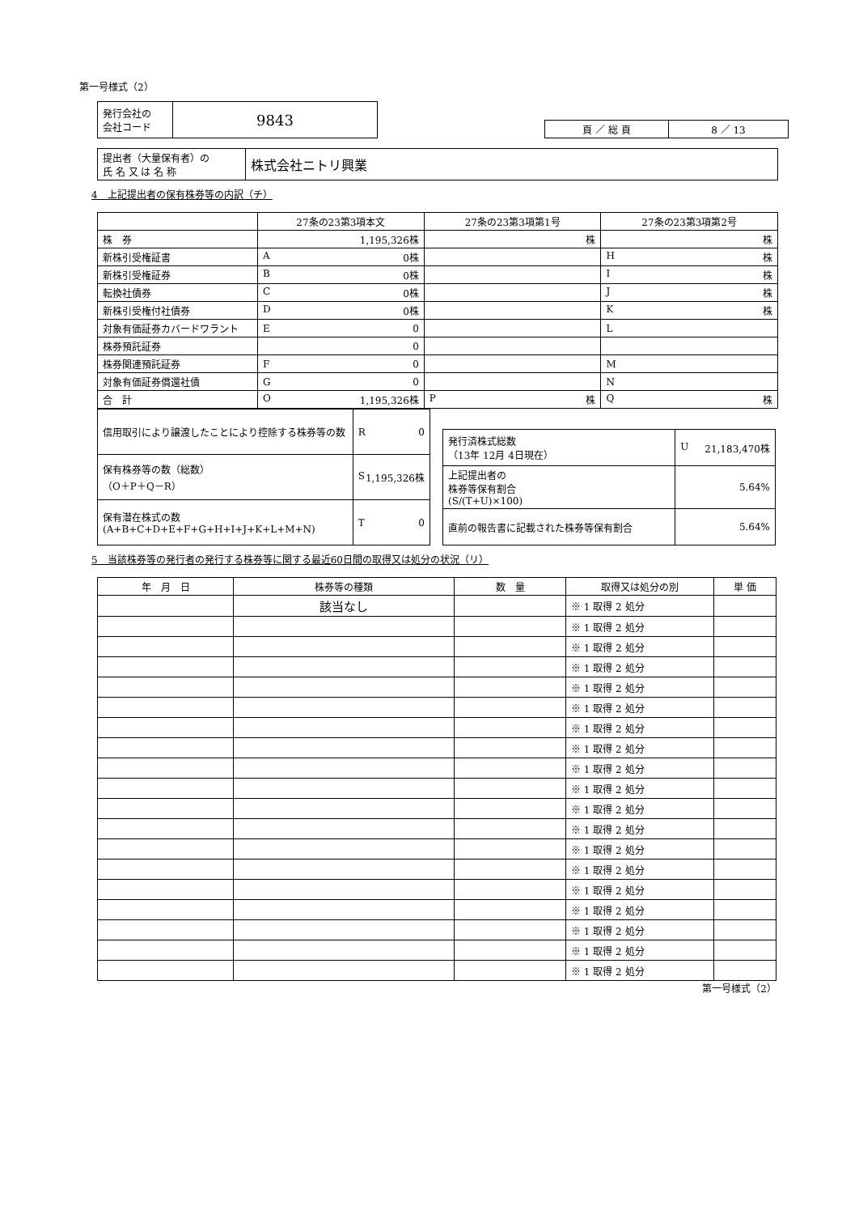第一号様式（2）
| 発行会社の 会社コード | 9843 |
| 頁 ／ 総 頁 | 8 ／ 13 |
| 提出者（大量保有者）の 氏 名 又 は 名 称 | 株式会社ニトリ興業 |
4　上記提出者の保有株券等の内訳（チ）
| | 27条の23第3項本文 | 27条の23第3項第1号 | 27条の23第3項第2号 |
| --- | --- | --- | --- |
| 株 券 | 1,195,326株 | 株 | 株 |
| 新株引受権証書 | A 0株 | | H 株 |
| 新株引受権証券 | B 0株 | | I 株 |
| 転換社債券 | C 0株 | | J 株 |
| 新株引受権付社債券 | D 0株 | | K 株 |
| 対象有価証券カバードワラント | E 0 | | L |
| 株券預託証券 | 0 | | |
| 株券関連預託証券 | F 0 | | M |
| 対象有価証券償還社債 | G 0 | | N |
| 合 計 | O 1,195,326株 | P 株 | Q 株 |
| 信用取引により譲渡したことにより控除する株券等の数 | R 0 |
| 保有株券等の数（総数） （O＋P＋Q－R） | S 1,195,326株 |
| 保有潜在株式の数 (A+B+C+D+E+F+G+H+I+J+K+L+M+N) | T 0 |
| 発行済株式総数 （13年 12月 4日現在） | U 21,183,470株 |
| 上記提出者の 株券等保有割合 (S/(T+U)×100) | 5.64% |
| 直前の報告書に記載された株券等保有割合 | 5.64% |
5　当該株券等の発行者の発行する株券等に関する最近60日間の取得又は処分の状況（リ）
| 年 月 日 | 株券等の種類 | 数 量 | 取得又は処分の別 | 単 価 |
| --- | --- | --- | --- | --- |
| | 該当なし | | ※ 1 取得 2 処分 | |
| | | | ※ 1 取得 2 処分 | |
| | | | ※ 1 取得 2 処分 | |
| | | | ※ 1 取得 2 処分 | |
| | | | ※ 1 取得 2 処分 | |
| | | | ※ 1 取得 2 処分 | |
| | | | ※ 1 取得 2 処分 | |
| | | | ※ 1 取得 2 処分 | |
| | | | ※ 1 取得 2 処分 | |
| | | | ※ 1 取得 2 処分 | |
| | | | ※ 1 取得 2 処分 | |
| | | | ※ 1 取得 2 処分 | |
| | | | ※ 1 取得 2 処分 | |
| | | | ※ 1 取得 2 処分 | |
| | | | ※ 1 取得 2 処分 | |
| | | | ※ 1 取得 2 処分 | |
| | | | ※ 1 取得 2 処分 | |
| | | | ※ 1 取得 2 処分 | |
| | | | ※ 1 取得 2 処分 | |
第一号様式（2）